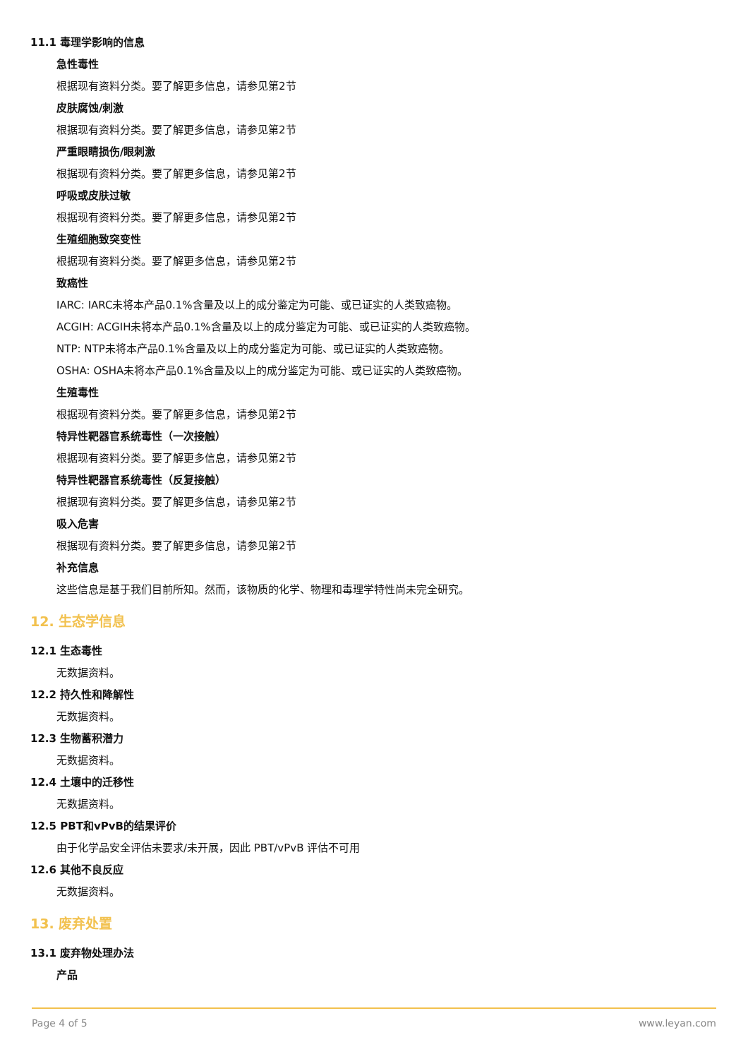11.1 毒理学影响的信息
急性毒性
根据现有资料分类。要了解更多信息，请参见第2节
皮肤腐蚀/刺激
根据现有资料分类。要了解更多信息，请参见第2节
严重眼睛损伤/眼刺激
根据现有资料分类。要了解更多信息，请参见第2节
呼吸或皮肤过敏
根据现有资料分类。要了解更多信息，请参见第2节
生殖细胞致突变性
根据现有资料分类。要了解更多信息，请参见第2节
致癌性
IARC: IARC未将本产品0.1%含量及以上的成分鉴定为可能、或已证实的人类致癌物。
ACGIH: ACGIH未将本产品0.1%含量及以上的成分鉴定为可能、或已证实的人类致癌物。
NTP: NTP未将本产品0.1%含量及以上的成分鉴定为可能、或已证实的人类致癌物。
OSHA: OSHA未将本产品0.1%含量及以上的成分鉴定为可能、或已证实的人类致癌物。
生殖毒性
根据现有资料分类。要了解更多信息，请参见第2节
特异性靶器官系统毒性（一次接触）
根据现有资料分类。要了解更多信息，请参见第2节
特异性靶器官系统毒性（反复接触）
根据现有资料分类。要了解更多信息，请参见第2节
吸入危害
根据现有资料分类。要了解更多信息，请参见第2节
补充信息
这些信息是基于我们目前所知。然而，该物质的化学、物理和毒理学特性尚未完全研究。
12. 生态学信息
12.1 生态毒性
无数据资料。
12.2 持久性和降解性
无数据资料。
12.3 生物蓄积潜力
无数据资料。
12.4 土壤中的迁移性
无数据资料。
12.5 PBT和vPvB的结果评价
由于化学品安全评估未要求/未开展，因此 PBT/vPvB 评估不可用
12.6 其他不良反应
无数据资料。
13. 废弃处置
13.1 废弃物处理办法
产品
Page 4 of 5 www.leyan.com